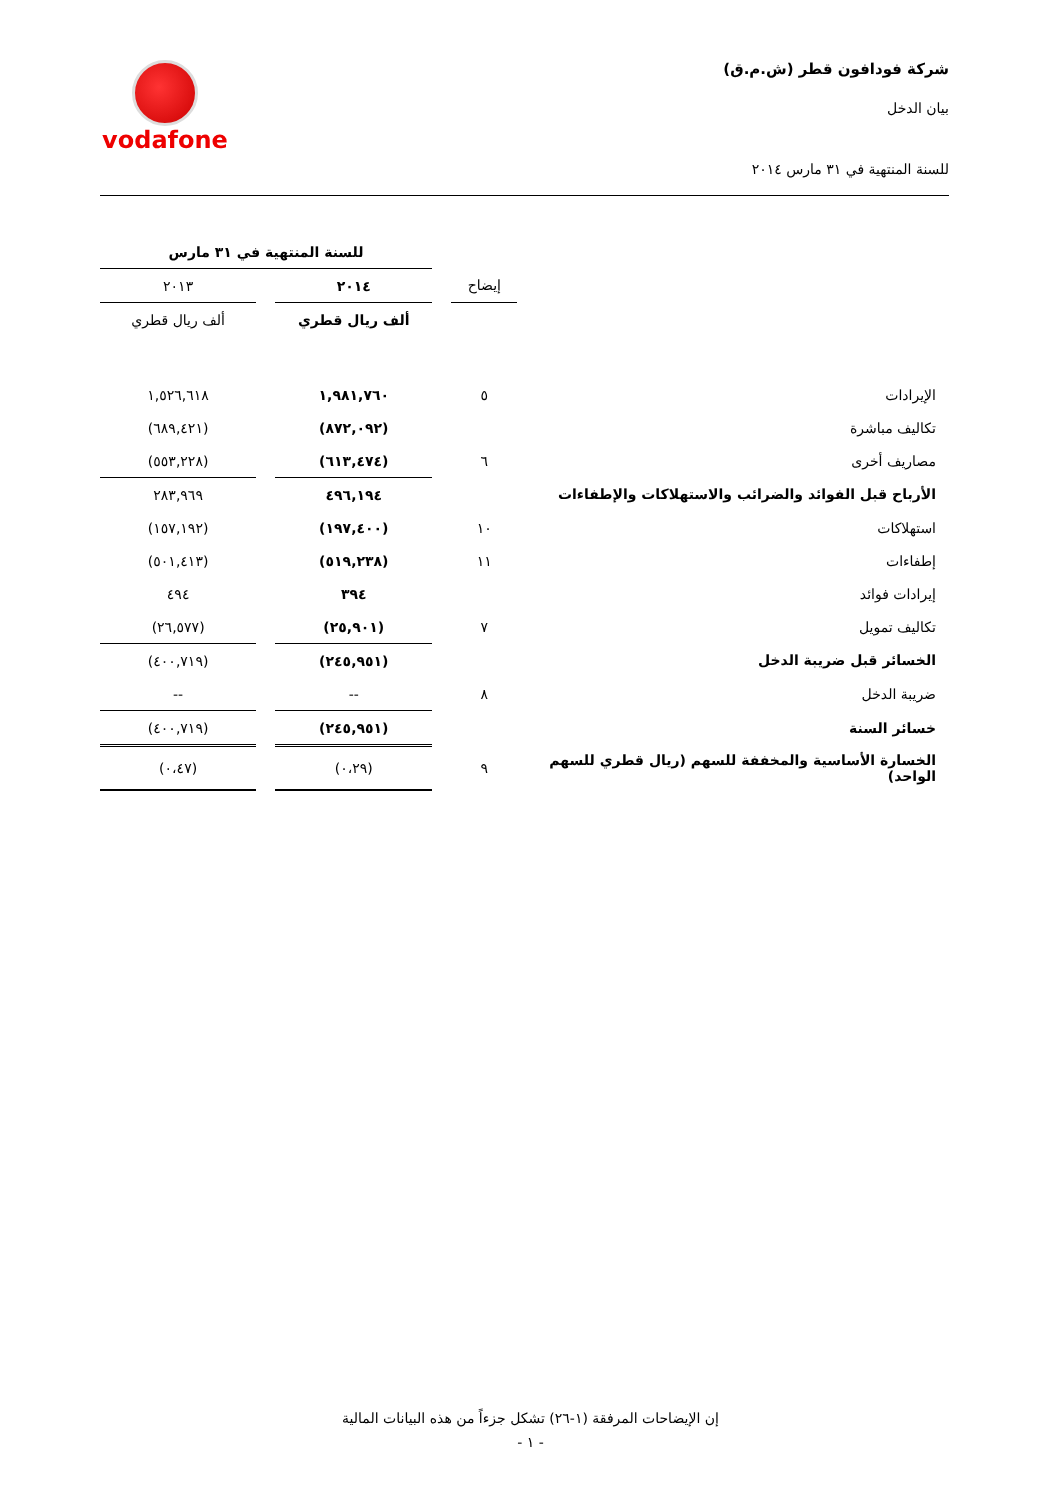شركة فودافون قطر (ش.م.ق)
بيان الدخل
للسنة المنتهية في ٣١ مارس ٢٠١٤
vodafone
| | | | للسنة المنتهية في ٣١ مارس | | |
| | إيضاح | | ٢٠١٤ | | ٢٠١٣ |
| | | | ألف ريال قطري | | ألف ريال قطري |
| الإيرادات | ٥ | | ١,٩٨١,٧٦٠ | | ١,٥٢٦,٦١٨ |
| تكاليف مباشرة | | | (٨٧٢,٠٩٢) | | (٦٨٩,٤٢١) |
| مصاريف أخرى | ٦ | | (٦١٣,٤٧٤) | | (٥٥٣,٢٢٨) |
| الأرباح قبل الفوائد والضرائب والاستهلاكات والإطفاءات | | | ٤٩٦,١٩٤ | | ٢٨٣,٩٦٩ |
| استهلاكات | ١٠ | | (١٩٧,٤٠٠) | | (١٥٧,١٩٢) |
| إطفاءات | ١١ | | (٥١٩,٢٣٨) | | (٥٠١,٤١٣) |
| إيرادات فوائد | | | ٣٩٤ | | ٤٩٤ |
| تكاليف تمويل | ٧ | | (٢٥,٩٠١) | | (٢٦,٥٧٧) |
| الخسائر قبل ضريبة الدخل | | | (٢٤٥,٩٥١) | | (٤٠٠,٧١٩) |
| ضريبة الدخل | ٨ | | -- | | -- |
| خسائر السنة | | | (٢٤٥,٩٥١) | | (٤٠٠,٧١٩) |
| الخسارة الأساسية والمخففة للسهم (ريال قطري للسهم الواحد) | ٩ | | (٠،٢٩) | | (٠،٤٧) |
إن الإيضاحات المرفقة (١-٢٦) تشكل جزءاً من هذه البيانات المالية
- ١ -